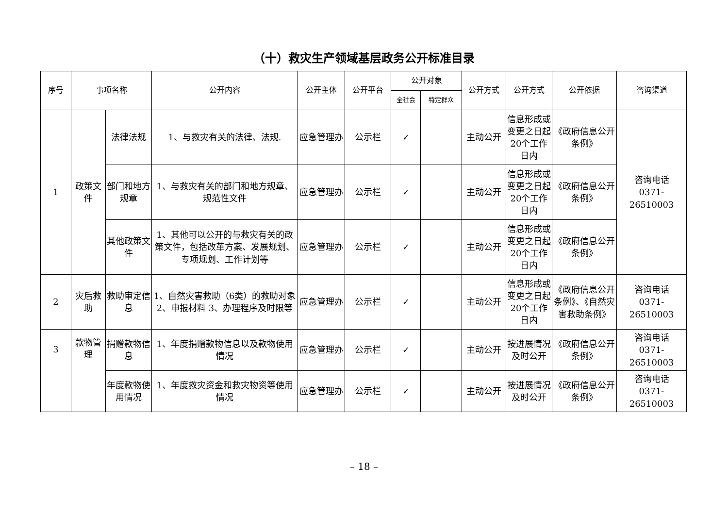（十）救灾生产领域基层政务公开标准目录
| 序号 | 事项名称 | | 公开内容 | 公开主体 | 公开平台 | 公开对象 | | 公开方式 | 公开方式 | 公开依据 | 咨询渠道 |
| --- | --- | --- | --- | --- | --- | --- | --- | --- | --- | --- | --- |
| | | | | | | 全社会 | 特定群众 | | | | |
| 1 | 政策文件 | 法律法规 | 1、与救灾有关的法律、法规. | 应急管理办 | 公示栏 | ✓ | | 主动公开 | 信息形成或变更之日起20个工作日内 | 《政府信息公开条例》 | 咨询电话 0371-26510003 |
| | | 部门和地方规章 | 1、与救灾有关的部门和地方规章、规范性文件 | 应急管理办 | 公示栏 | ✓ | | 主动公开 | 信息形成或变更之日起20个工作日内 | 《政府信息公开条例》 | |
| | | 其他政策文件 | 1、其他可以公开的与救灾有关的政策文件，包括改革方案、发展规划、专项规划、工作计划等 | 应急管理办 | 公示栏 | ✓ | | 主动公开 | 信息形成或变更之日起20个工作日内 | 《政府信息公开条例》 | |
| 2 | 灾后救助 | 救助审定信息 | 1、自然灾害救助（6类）的救助对象 2、申报材料 3、办理程序及时限等 | 应急管理办 | 公示栏 | ✓ | | 主动公开 | 信息形成或变更之日起20个工作日内 | 《政府信息公开条例》、《自然灾害救助条例》 | 咨询电话 0371-26510003 |
| 3 | 款物管理 | 捐赠款物信息 | 1、年度捐赠款物信息以及款物使用情况 | 应急管理办 | 公示栏 | ✓ | | 主动公开 | 按进展情况及时公开 | 《政府信息公开条例》 | 咨询电话 0371-26510003 |
| | | 年度款物使用情况 | 1、年度救灾资金和救灾物资等使用情况 | 应急管理办 | 公示栏 | ✓ | | 主动公开 | 按进展情况及时公开 | 《政府信息公开条例》 | 咨询电话 0371-26510003 |
– 18 –